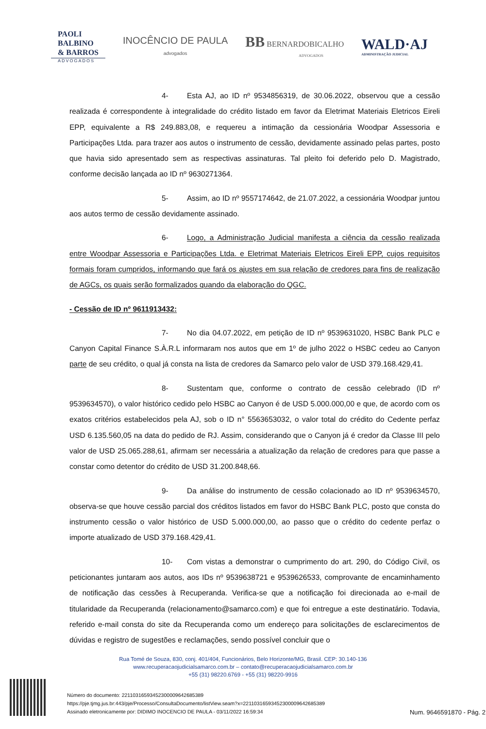PAOLI
BALBINO
& BARROS
ADVOGADOS
INOCÊNCIO DE PAULA
advogados
BB BERNARDOBICALHO
ADVOGADOS
WALD·AJ
ADMINISTRAÇÃO JUDICIAL
4- Esta AJ, ao ID nº 9534856319, de 30.06.2022, observou que a cessão realizada é correspondente à integralidade do crédito listado em favor da Eletrimat Materiais Eletricos Eireli EPP, equivalente a R$ 249.883,08, e requereu a intimação da cessionária Woodpar Assessoria e Participações Ltda. para trazer aos autos o instrumento de cessão, devidamente assinado pelas partes, posto que havia sido apresentado sem as respectivas assinaturas. Tal pleito foi deferido pelo D. Magistrado, conforme decisão lançada ao ID nº 9630271364.
5- Assim, ao ID nº 9557174642, de 21.07.2022, a cessionária Woodpar juntou aos autos termo de cessão devidamente assinado.
6- Logo, a Administração Judicial manifesta a ciência da cessão realizada entre Woodpar Assessoria e Participações Ltda. e Eletrimat Materiais Eletricos Eireli EPP, cujos requisitos formais foram cumpridos, informando que fará os ajustes em sua relação de credores para fins de realização de AGCs, os quais serão formalizados quando da elaboração do QGC.
- Cessão de ID nº 9611913432:
7- No dia 04.07.2022, em petição de ID nº 9539631020, HSBC Bank PLC e Canyon Capital Finance S.À.R.L informaram nos autos que em 1º de julho 2022 o HSBC cedeu ao Canyon parte de seu crédito, o qual já consta na lista de credores da Samarco pelo valor de USD 379.168.429,41.
8- Sustentam que, conforme o contrato de cessão celebrado (ID nº 9539634570), o valor histórico cedido pelo HSBC ao Canyon é de USD 5.000.000,00 e que, de acordo com os exatos critérios estabelecidos pela AJ, sob o ID n° 5563653032, o valor total do crédito do Cedente perfaz USD 6.135.560,05 na data do pedido de RJ. Assim, considerando que o Canyon já é credor da Classe III pelo valor de USD 25.065.288,61, afirmam ser necessária a atualização da relação de credores para que passe a constar como detentor do crédito de USD 31.200.848,66.
9- Da análise do instrumento de cessão colacionado ao ID nº 9539634570, observa-se que houve cessão parcial dos créditos listados em favor do HSBC Bank PLC, posto que consta do instrumento cessão o valor histórico de USD 5.000.000,00, ao passo que o crédito do cedente perfaz o importe atualizado de USD 379.168.429,41.
10- Com vistas a demonstrar o cumprimento do art. 290, do Código Civil, os peticionantes juntaram aos autos, aos IDs nº 9539638721 e 9539626533, comprovante de encaminhamento de notificação das cessões à Recuperanda. Verifica-se que a notificação foi direcionada ao e-mail de titularidade da Recuperanda (relacionamento@samarco.com) e que foi entregue a este destinatário. Todavia, referido e-mail consta do site da Recuperanda como um endereço para solicitações de esclarecimentos de dúvidas e registro de sugestões e reclamações, sendo possível concluir que o
Rua Tomé de Souza, 830, conj. 401/404, Funcionários, Belo Horizonte/MG, Brasil. CEP: 30.140-136
www.recuperacaojudicialsamarco.com.br – contato@recuperacaojudicialsamarco.com.br
+55 (31) 98220.6769 - +55 (31) 98220-9916
Número do documento: 22110316593452300009642685389
https://pje.tjmg.jus.br:443/pje/Processo/ConsultaDocumento/listView.seam?x=22110316593452300009642685389
Assinado eletronicamente por: DIDIMO INOCENCIO DE PAULA - 03/11/2022 16:59:34
Num. 9646591870 - Pág. 2